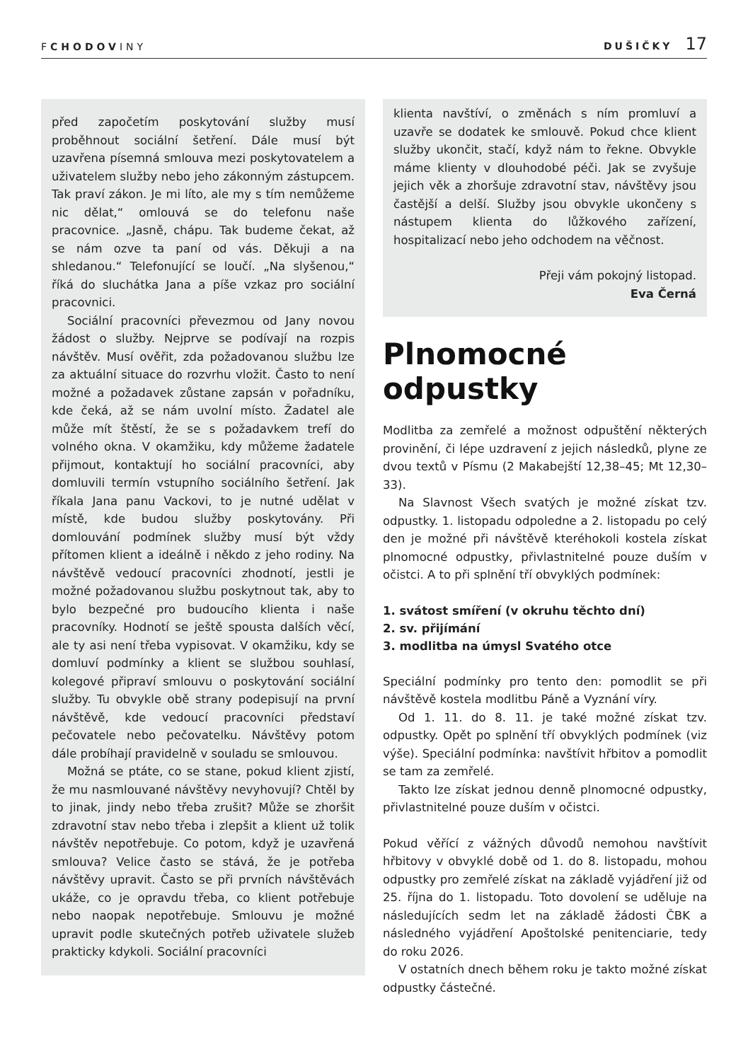FCHODOVINY
DUŠIČKY 17
před započetím poskytování služby musí proběhnout sociální šetření. Dále musí být uzavřena písemná smlouva mezi poskytovatelem a uživatelem služby nebo jeho zákonným zástupcem. Tak praví zákon. Je mi líto, ale my s tím nemůžeme nic dělat,“ omlouvá se do telefonu naše pracovnice. „Jasně, chápu. Tak budeme čekat, až se nám ozve ta paní od vás. Děkuji a na shledanou.“ Telefonující se loučí. „Na slyšenou,“ říká do sluchátka Jana a píše vzkaz pro sociální pracovnici.
Sociální pracovníci převezmou od Jany novou žádost o služby. Nejprve se podívají na rozpis návštěv. Musí ověřit, zda požadovanou službu lze za aktuální situace do rozvrhu vložit. Často to není možné a požadavek zůstane zapsán v pořadníku, kde čeká, až se nám uvolní místo. Žadatel ale může mít štěstí, že se s požadavkem trefí do volného okna. V okamžiku, kdy můžeme žadatele přijmout, kontaktují ho sociální pracovníci, aby domluvili termín vstupního sociálního šetření. Jak říkala Jana panu Vackovi, to je nutné udělat v místě, kde budou služby poskytovány. Při domlouvání podmínek služby musí být vždy přítomen klient a ideálně i někdo z jeho rodiny. Na návštěvě vedoucí pracovníci zhodnotí, jestli je možné požadovanou službu poskytnout tak, aby to bylo bezpečné pro budoucího klienta i naše pracovníky. Hodnotí se ještě spousta dalších věcí, ale ty asi není třeba vypisovat. V okamžiku, kdy se domluví podmínky a klient se službou souhlasí, kolegové připraví smlouvu o poskytování sociální služby. Tu obvykle obě strany podepisují na první návštěvě, kde vedoucí pracovníci představí pečovatele nebo pečovatelku. Návštěvy potom dále probíhají pravidelně v souladu se smlouvou.
Možná se ptáte, co se stane, pokud klient zjistí, že mu nasmlouvané návštěvy nevyhovují? Chtěl by to jinak, jindy nebo třeba zrušit? Může se zhoršit zdravotní stav nebo třeba i zlepšit a klient už tolik návštěv nepotřebuje. Co potom, když je uzavřená smlouva? Velice často se stává, že je potřeba návštěvy upravit. Často se při prvních návštěvách ukáže, co je opravdu třeba, co klient potřebuje nebo naopak nepotřebuje. Smlouvu je možné upravit podle skutečných potřeb uživatele služeb prakticky kdykoli. Sociální pracovníci
klienta navštíví, o změnách s ním promluví a uzavře se dodatek ke smlouvě. Pokud chce klient služby ukončit, stačí, když nám to řekne. Obvykle máme klienty v dlouhodobé péči. Jak se zvyšuje jejich věk a zhoršuje zdravotní stav, návštěvy jsou častější a delší. Služby jsou obvykle ukončeny s nástupem klienta do lůžkového zařízení, hospitalizací nebo jeho odchodem na věčnost.
Přeji vám pokojný listopad.
Eva Černá
Plnomocné odpustky
Modlitba za zemřelé a možnost odpuštění některých provinění, či lépe uzdravení z jejich následků, plyne ze dvou textů v Písmu (2 Makabejští 12,38–45; Mt 12,30–33).
Na Slavnost Všech svatých je možné získat tzv. odpustky. 1. listopadu odpoledne a 2. listopadu po celý den je možné při návštěvě kteréhokoli kostela získat plnomocné odpustky, přivlastnitelné pouze duším v očistci. A to při splnění tří obvyklých podmínek:
1. svátost smíření (v okruhu těchto dní)
2. sv. přijímání
3. modlitba na úmysl Svatého otce
Speciální podmínky pro tento den: pomodlit se při návštěvě kostela modlitbu Páně a Vyznání víry.
Od 1. 11. do 8. 11. je také možné získat tzv. odpustky. Opět po splnění tří obvyklých podmínek (viz výše). Speciální podmínka: navštívit hřbitov a pomodlit se tam za zemřelé.
Takto lze získat jednou denně plnomocné odpustky, přivlastnitelné pouze duším v očistci.
Pokud věřící z vážných důvodů nemohou navštívit hřbitovy v obvyklé době od 1. do 8. listopadu, mohou odpustky pro zemřelé získat na základě vyjádření již od 25. října do 1. listopadu. Toto dovolení se uděluje na následujících sedm let na základě žádosti ČBK a následného vyjádření Apoštolské penitenciarie, tedy do roku 2026.
V ostatních dnech během roku je takto možné získat odpustky částečné.